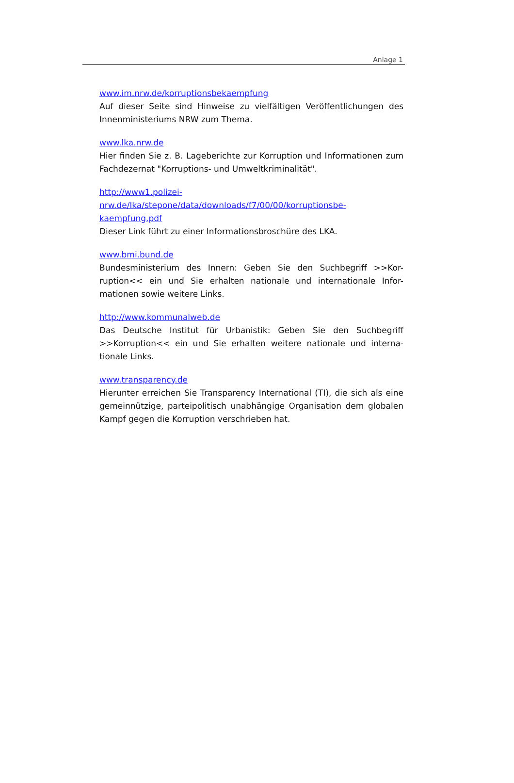Anlage 1
www.im.nrw.de/korruptionsbekaempfung
Auf dieser Seite sind Hinweise zu vielfältigen Veröffentlichungen des Innenministeriums NRW zum Thema.
www.lka.nrw.de
Hier finden Sie z. B. Lageberichte zur Korruption und Informationen zum Fachdezernat "Korruptions- und Umweltkriminalität".
http://www1.polizei-
nrw.de/lka/stepone/data/downloads/f7/00/00/korruptionsbe-
kaempfung.pdf
Dieser Link führt zu einer Informationsbroschüre des LKA.
www.bmi.bund.de
Bundesministerium des Innern: Geben Sie den Suchbegriff >>Kor-ruption<< ein und Sie erhalten nationale und internationale Infor-mationen sowie weitere Links.
http://www.kommunalweb.de
Das Deutsche Institut für Urbanistik: Geben Sie den Suchbegriff >>Korruption<< ein und Sie erhalten weitere nationale und interna-tionale Links.
www.transparency.de
Hierunter erreichen Sie Transparency International (TI), die sich als eine gemeinnützige, parteipolitisch unabhängige Organisation dem globalen Kampf gegen die Korruption verschrieben hat.